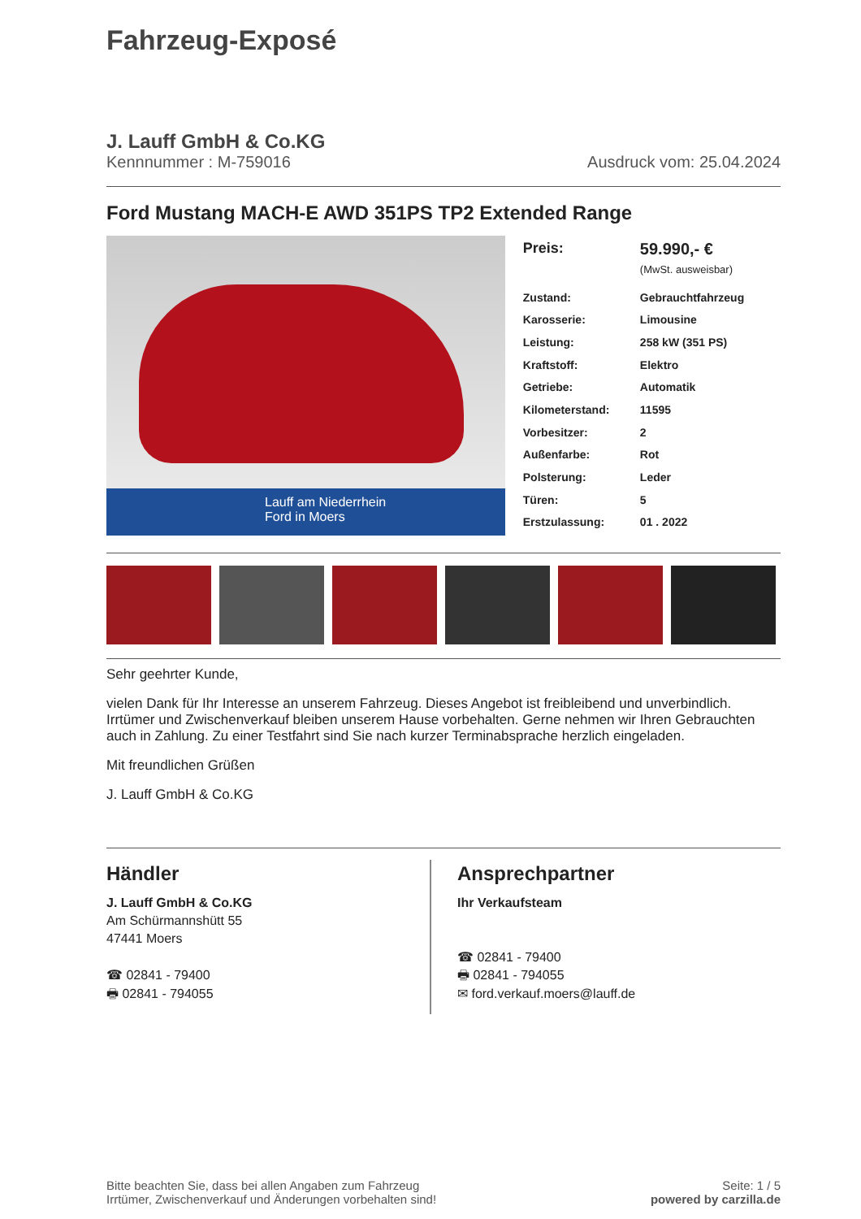Fahrzeug-Exposé
J. Lauff GmbH & Co.KG
Kennnummer : M-759016 Ausdruck vom: 25.04.2024
Ford Mustang MACH-E AWD 351PS TP2 Extended Range
Lauff am Niederrhein
Ford in Moers
| Preis: | 59.990,- € (MwSt. ausweisbar) |
| Zustand: | Gebrauchtfahrzeug |
| Karosserie: | Limousine |
| Leistung: | 258 kW (351 PS) |
| Kraftstoff: | Elektro |
| Getriebe: | Automatik |
| Kilometerstand: | 11595 |
| Vorbesitzer: | 2 |
| Außenfarbe: | Rot |
| Polsterung: | Leder |
| Türen: | 5 |
| Erstzulassung: | 01 . 2022 |
Sehr geehrter Kunde,
vielen Dank für Ihr Interesse an unserem Fahrzeug. Dieses Angebot ist freibleibend und unverbindlich. Irrtümer und Zwischenverkauf bleiben unserem Hause vorbehalten. Gerne nehmen wir Ihren Gebrauchten auch in Zahlung. Zu einer Testfahrt sind Sie nach kurzer Terminabsprache herzlich eingeladen.
Mit freundlichen Grüßen
J. Lauff GmbH & Co.KG
Händler
J. Lauff GmbH & Co.KG
Am Schürmannshütt 55
47441 Moers
☎ 02841 - 79400
🖶 02841 - 794055
Ansprechpartner
Ihr Verkaufsteam
☎ 02841 - 79400
🖶 02841 - 794055
✉ ford.verkauf.moers@lauff.de
Bitte beachten Sie, dass bei allen Angaben zum Fahrzeug
Irrtümer, Zwischenverkauf und Änderungen vorbehalten sind! Seite: 1 / 5
powered by carzilla.de